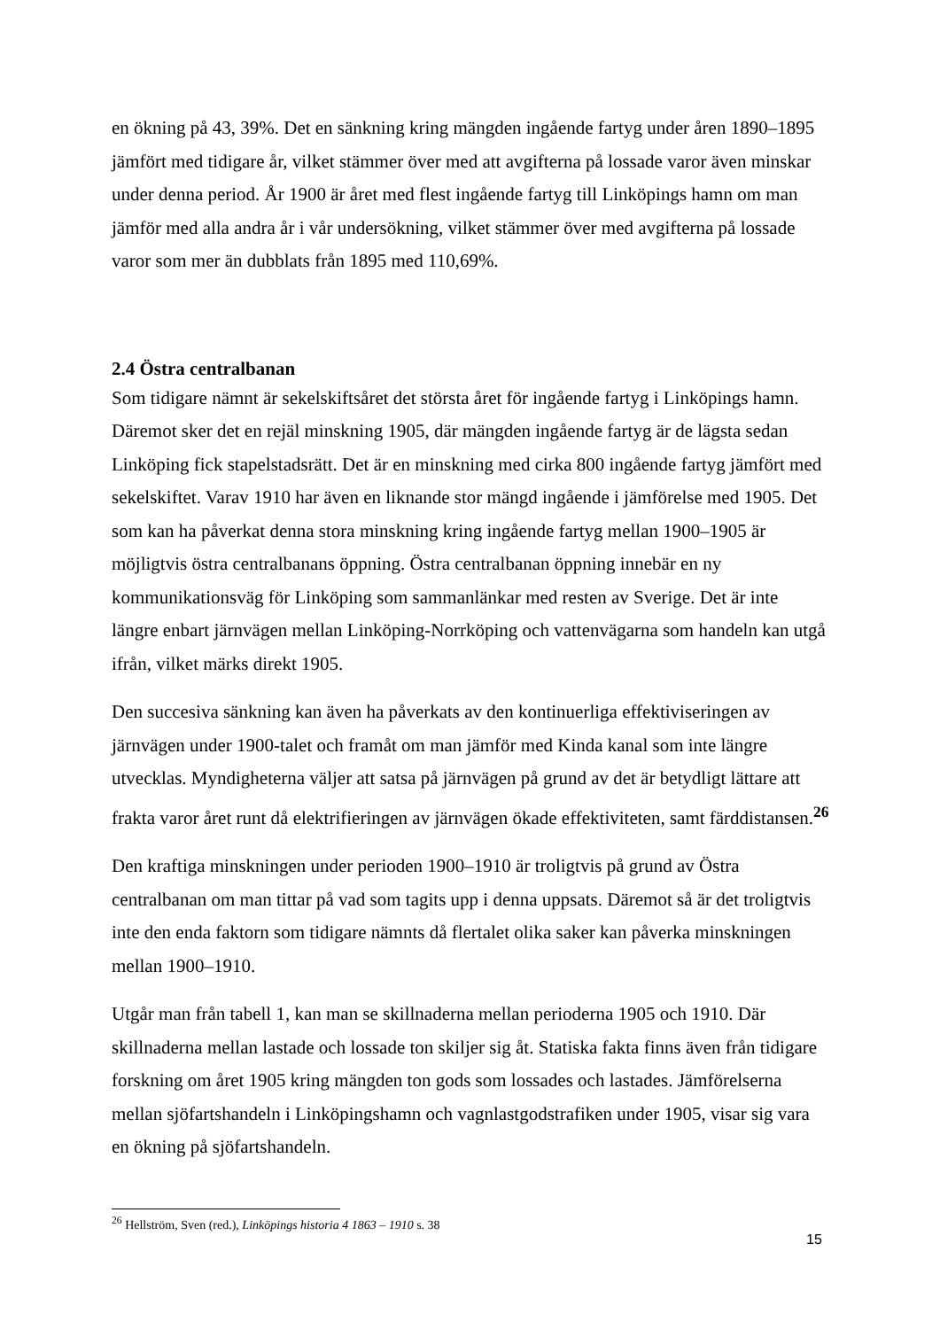en ökning på 43, 39%. Det en sänkning kring mängden ingående fartyg under åren 1890–1895 jämfört med tidigare år, vilket stämmer över med att avgifterna på lossade varor även minskar under denna period. År 1900 är året med flest ingående fartyg till Linköpings hamn om man jämför med alla andra år i vår undersökning, vilket stämmer över med avgifterna på lossade varor som mer än dubblats från 1895 med 110,69%.
2.4 Östra centralbanan
Som tidigare nämnt är sekelskiftsåret det största året för ingående fartyg i Linköpings hamn. Däremot sker det en rejäl minskning 1905, där mängden ingående fartyg är de lägsta sedan Linköping fick stapelstadsrätt. Det är en minskning med cirka 800 ingående fartyg jämfört med sekelskiftet. Varav 1910 har även en liknande stor mängd ingående i jämförelse med 1905. Det som kan ha påverkat denna stora minskning kring ingående fartyg mellan 1900–1905 är möjligtvis östra centralbanans öppning. Östra centralbanan öppning innebär en ny kommunikationsväg för Linköping som sammanlänkar med resten av Sverige. Det är inte längre enbart järnvägen mellan Linköping-Norrköping och vattenvägarna som handeln kan utgå ifrån, vilket märks direkt 1905.
Den succesiva sänkning kan även ha påverkats av den kontinuerliga effektiviseringen av järnvägen under 1900-talet och framåt om man jämför med Kinda kanal som inte längre utvecklas. Myndigheterna väljer att satsa på järnvägen på grund av det är betydligt lättare att frakta varor året runt då elektrifieringen av järnvägen ökade effektiviteten, samt färddistansen.<sup>26</sup>
Den kraftiga minskningen under perioden 1900–1910 är troligtvis på grund av Östra centralbanan om man tittar på vad som tagits upp i denna uppsats. Däremot så är det troligtvis inte den enda faktorn som tidigare nämnts då flertalet olika saker kan påverka minskningen mellan 1900–1910.
Utgår man från tabell 1, kan man se skillnaderna mellan perioderna 1905 och 1910. Där skillnaderna mellan lastade och lossade ton skiljer sig åt. Statiska fakta finns även från tidigare forskning om året 1905 kring mängden ton gods som lossades och lastades. Jämförelserna mellan sjöfartshandeln i Linköpingshamn och vagnlastgodstrafiken under 1905, visar sig vara en ökning på sjöfartshandeln.
<sup>26</sup> Hellström, Sven (red.), Linköpings historia 4 1863 – 1910 s. 38
15